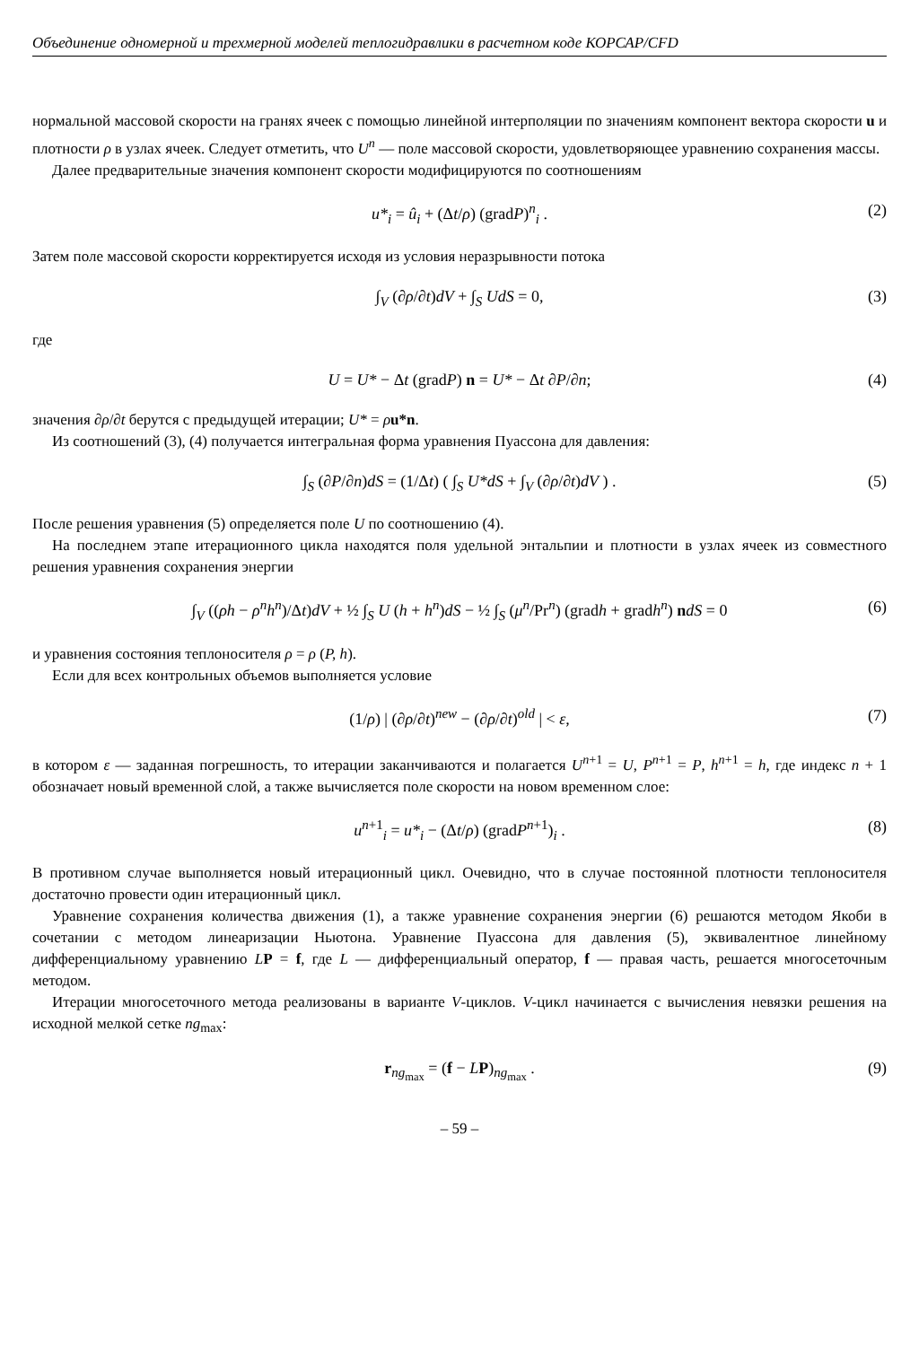Объединение одномерной и трехмерной моделей теплогидравлики в расчетном коде КОРСАР/CFD
нормальной массовой скорости на гранях ячеек с помощью линейной интерполяции по значениям компонент вектора скорости u и плотности ρ в узлах ячеек. Следует отметить, что U<sup>n</sup> — поле массовой скорости, удовлетворяющее уравнению сохранения массы.
Далее предварительные значения компонент скорости модифицируются по соотношениям
u*<sub>i</sub> = û<sub>i</sub> + (Δt/ρ) (gradP)<sup>n</sup><sub>i</sub> . (2)
Затем поле массовой скорости корректируется исходя из условия неразрывности потока
∫<sub>V</sub> (∂ρ/∂t)dV + ∫<sub>S</sub> UdS = 0, (3)
где
U = U* − Δt (gradP) n = U* − Δt ∂P/∂n; (4)
значения ∂ρ/∂t берутся с предыдущей итерации; U* = ρu*n.
Из соотношений (3), (4) получается интегральная форма уравнения Пуассона для давления:
∫<sub>S</sub> (∂P/∂n)dS = (1/Δt) ( ∫<sub>S</sub> U*dS + ∫<sub>V</sub> (∂ρ/∂t)dV ) . (5)
После решения уравнения (5) определяется поле U по соотношению (4).
На последнем этапе итерационного цикла находятся поля удельной энтальпии и плотности в узлах ячеек из совместного решения уравнения сохранения энергии
∫<sub>V</sub> ((ρh − ρ<sup>n</sup>h<sup>n</sup>)/Δt)dV + ½ ∫<sub>S</sub> U (h + h<sup>n</sup>)dS − ½ ∫<sub>S</sub> (μ<sup>n</sup>/Pr<sup>n</sup>) (gradh + gradh<sup>n</sup>) ndS = 0 (6)
и уравнения состояния теплоносителя ρ = ρ (P, h).
Если для всех контрольных объемов выполняется условие
(1/ρ) | (∂ρ/∂t)<sup>new</sup> − (∂ρ/∂t)<sup>old</sup> | < ε, (7)
в котором ε — заданная погрешность, то итерации заканчиваются и полагается U<sup>n+1</sup> = U, P<sup>n+1</sup> = P, h<sup>n+1</sup> = h, где индекс n + 1 обозначает новый временной слой, а также вычисляется поле скорости на новом временном слое:
u<sup>n+1</sup><sub>i</sub> = u*<sub>i</sub> − (Δt/ρ) (gradP<sup>n+1</sup>)<sub>i</sub> . (8)
В противном случае выполняется новый итерационный цикл. Очевидно, что в случае постоянной плотности теплоносителя достаточно провести один итерационный цикл.
Уравнение сохранения количества движения (1), а также уравнение сохранения энергии (6) решаются методом Якоби в сочетании с методом линеаризации Ньютона. Уравнение Пуассона для давления (5), эквивалентное линейному дифференциальному уравнению LP = f, где L — дифференциальный оператор, f — правая часть, решается многосеточным методом.
Итерации многосеточного метода реализованы в варианте V-циклов. V-цикл начинается с вычисления невязки решения на исходной мелкой сетке ng<sub>max</sub>:
r<sub>ng<sub>max</sub></sub> = (f − LP)<sub>ng<sub>max</sub></sub> . (9)
– 59 –